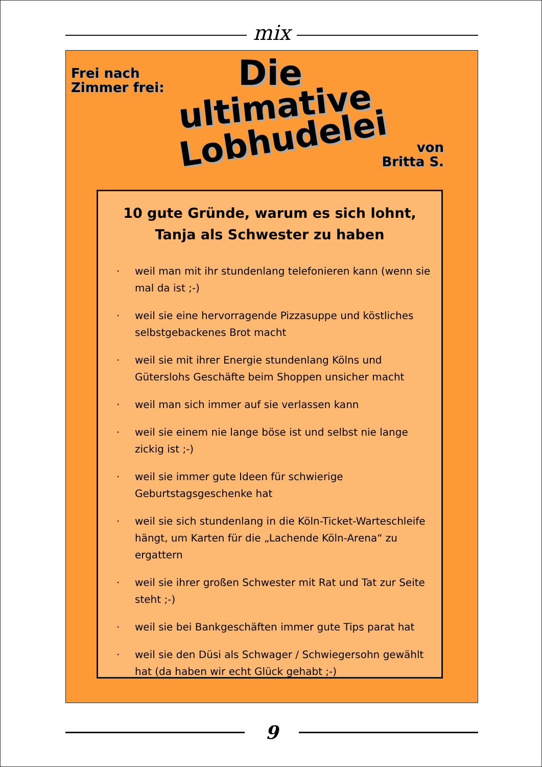mix
Frei nach
Zimmer frei:
Die
ultimative
Lobhudelei
von
Britta S.
10 gute Gründe, warum es sich lohnt,
Tanja als Schwester zu haben
· weil man mit ihr stundenlang telefonieren kann (wenn sie mal da ist ;-)
· weil sie eine hervorragende Pizzasuppe und köstliches selbstgebackenes Brot macht
· weil sie mit ihrer Energie stundenlang Kölns und Güterslohs Geschäfte beim Shoppen unsicher macht
· weil man sich immer auf sie verlassen kann
· weil sie einem nie lange böse ist und selbst nie lange zickig ist ;-)
· weil sie immer gute Ideen für schwierige Geburtstagsgeschenke hat
· weil sie sich stundenlang in die Köln-Ticket-Warteschleife hängt, um Karten für die „Lachende Köln-Arena“ zu ergattern
· weil sie ihrer großen Schwester mit Rat und Tat zur Seite steht ;-)
· weil sie bei Bankgeschäften immer gute Tips parat hat
· weil sie den Düsi als Schwager / Schwiegersohn gewählt hat (da haben wir echt Glück gehabt ;-)
9